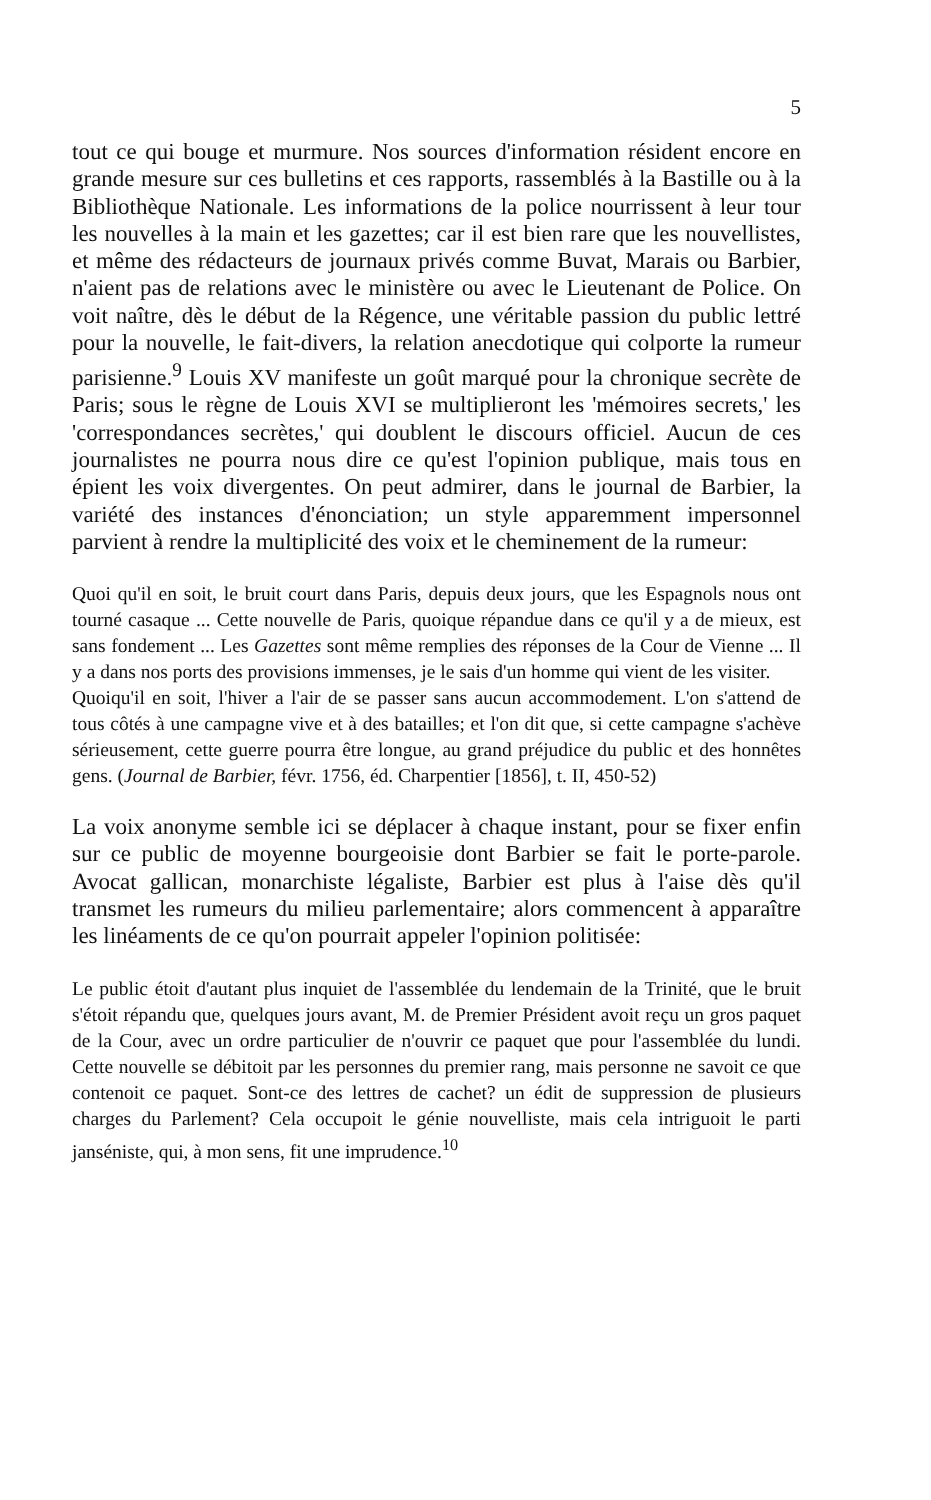5
tout ce qui bouge et murmure. Nos sources d'information résident encore en grande mesure sur ces bulletins et ces rapports, rassemblés à la Bastille ou à la Bibliothèque Nationale. Les informations de la police nourrissent à leur tour les nouvelles à la main et les gazettes; car il est bien rare que les nouvellistes, et même des rédacteurs de journaux privés comme Buvat, Marais ou Barbier, n'aient pas de relations avec le ministère ou avec le Lieutenant de Police. On voit naître, dès le début de la Régence, une véritable passion du public lettré pour la nouvelle, le fait-divers, la relation anecdotique qui colporte la rumeur parisienne.<sup>9</sup> Louis XV manifeste un goût marqué pour la chronique secrète de Paris; sous le règne de Louis XVI se multiplieront les 'mémoires secrets,' les 'correspondances secrètes,' qui doublent le discours officiel. Aucun de ces journalistes ne pourra nous dire ce qu'est l'opinion publique, mais tous en épient les voix divergentes. On peut admirer, dans le journal de Barbier, la variété des instances d'énonciation; un style apparemment impersonnel parvient à rendre la multiplicité des voix et le cheminement de la rumeur:
Quoi qu'il en soit, le bruit court dans Paris, depuis deux jours, que les Espagnols nous ont tourné casaque ... Cette nouvelle de Paris, quoique répandue dans ce qu'il y a de mieux, est sans fondement ... Les Gazettes sont même remplies des réponses de la Cour de Vienne ... Il y a dans nos ports des provisions immenses, je le sais d'un homme qui vient de les visiter.
Quoiqu'il en soit, l'hiver a l'air de se passer sans aucun accommodement. L'on s'attend de tous côtés à une campagne vive et à des batailles; et l'on dit que, si cette campagne s'achève sérieusement, cette guerre pourra être longue, au grand préjudice du public et des honnêtes gens. (Journal de Barbier, févr. 1756, éd. Charpentier [1856], t. II, 450-52)
La voix anonyme semble ici se déplacer à chaque instant, pour se fixer enfin sur ce public de moyenne bourgeoisie dont Barbier se fait le porte-parole. Avocat gallican, monarchiste légaliste, Barbier est plus à l'aise dès qu'il transmet les rumeurs du milieu parlementaire; alors commencent à apparaître les linéaments de ce qu'on pourrait appeler l'opinion politisée:
Le public étoit d'autant plus inquiet de l'assemblée du lendemain de la Trinité, que le bruit s'étoit répandu que, quelques jours avant, M. de Premier Président avoit reçu un gros paquet de la Cour, avec un ordre particulier de n'ouvrir ce paquet que pour l'assemblée du lundi. Cette nouvelle se débitoit par les personnes du premier rang, mais personne ne savoit ce que contenoit ce paquet. Sont-ce des lettres de cachet? un édit de suppression de plusieurs charges du Parlement? Cela occupoit le génie nouvelliste, mais cela intriguoit le parti janséniste, qui, à mon sens, fit une imprudence.<sup>10</sup>